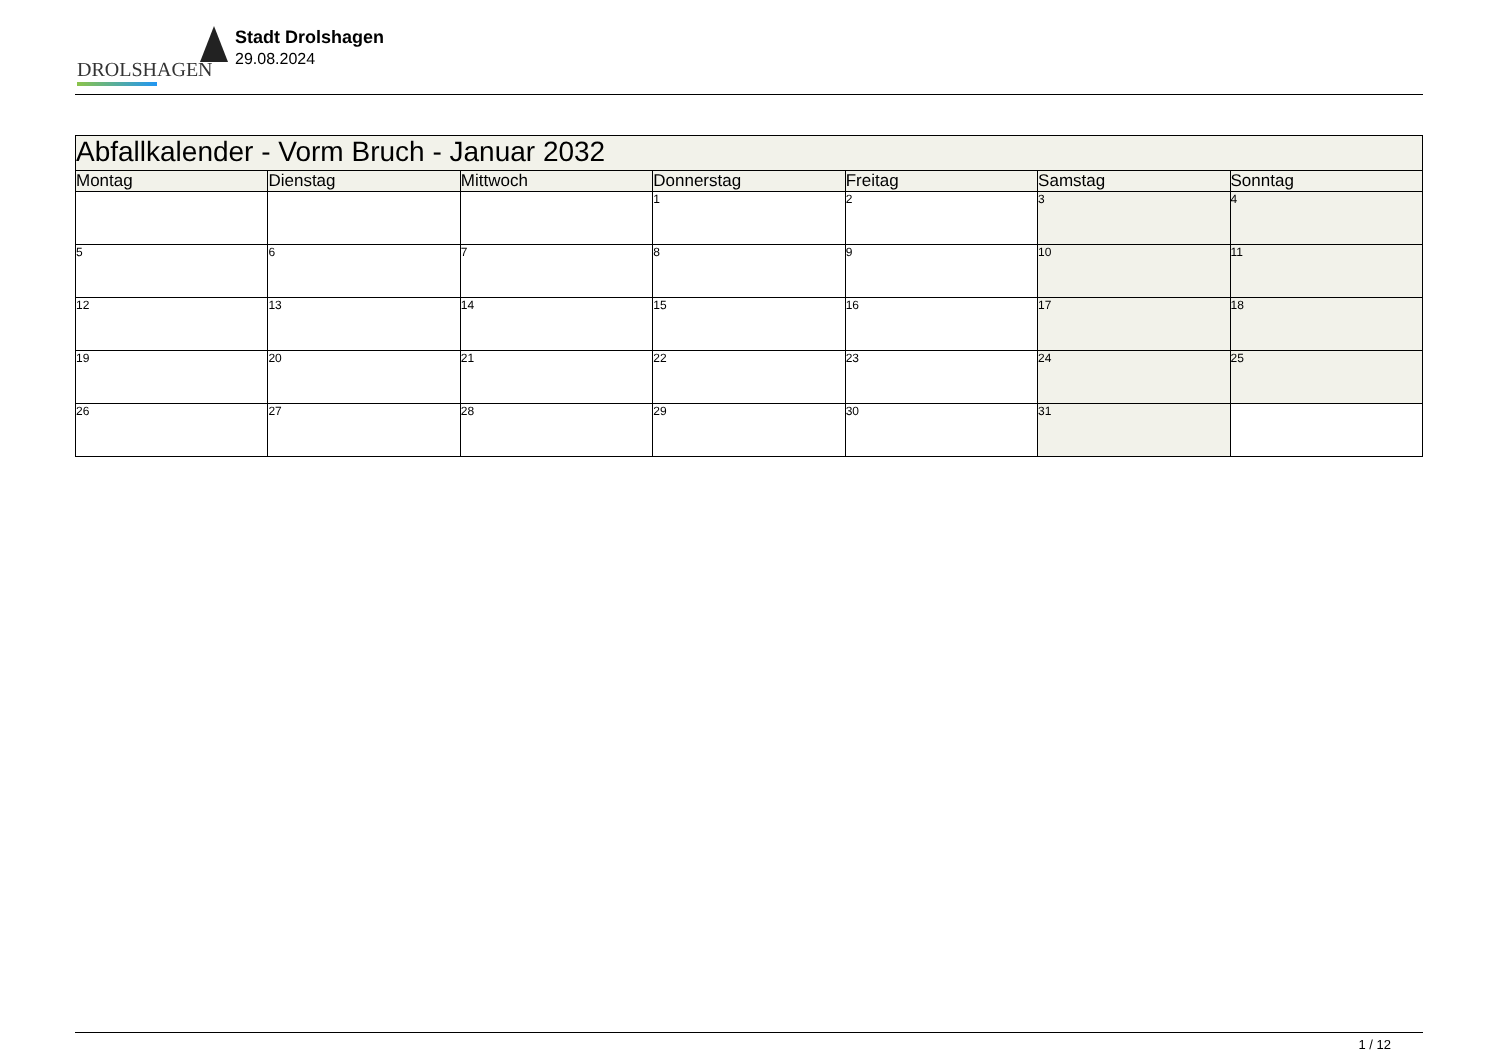DROLSHAGEN
Stadt Drolshagen
29.08.2024
| Abfallkalender - Vorm Bruch - Januar 2032 | | | | | | |
| --- | --- | --- | --- | --- | --- | --- |
| Montag | Dienstag | Mittwoch | Donnerstag | Freitag | Samstag | Sonntag |
| | | | 1 | 2 | 3 | 4 |
| 5 | 6 | 7 | 8 | 9 | 10 | 11 |
| 12 | 13 | 14 | 15 | 16 | 17 | 18 |
| 19 | 20 | 21 | 22 | 23 | 24 | 25 |
| 26 | 27 | 28 | 29 | 30 | 31 | |
1 / 12